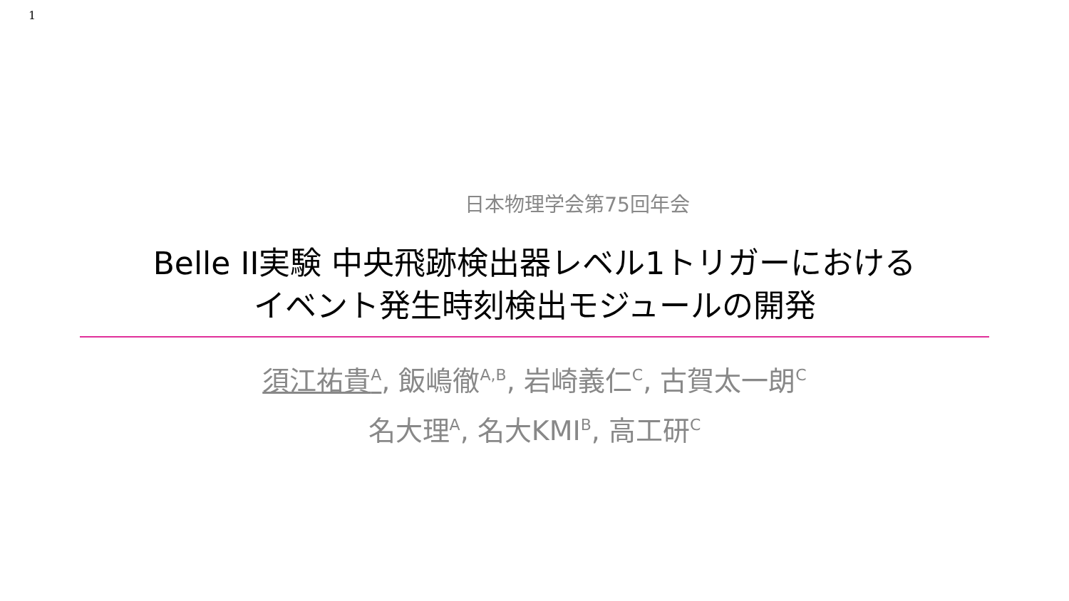1
日本物理学会第75回年会
Belle II実験 中央飛跡検出器レベル1トリガーにおける
イベント発生時刻検出モジュールの開発
須江祐貴<sup>A</sup>, 飯嶋徹<sup>A,B</sup>, 岩崎義仁<sup>C</sup>, 古賀太一朗<sup>C</sup>
名大理<sup>A</sup>, 名大KMI<sup>B</sup>, 高工研<sup>C</sup>